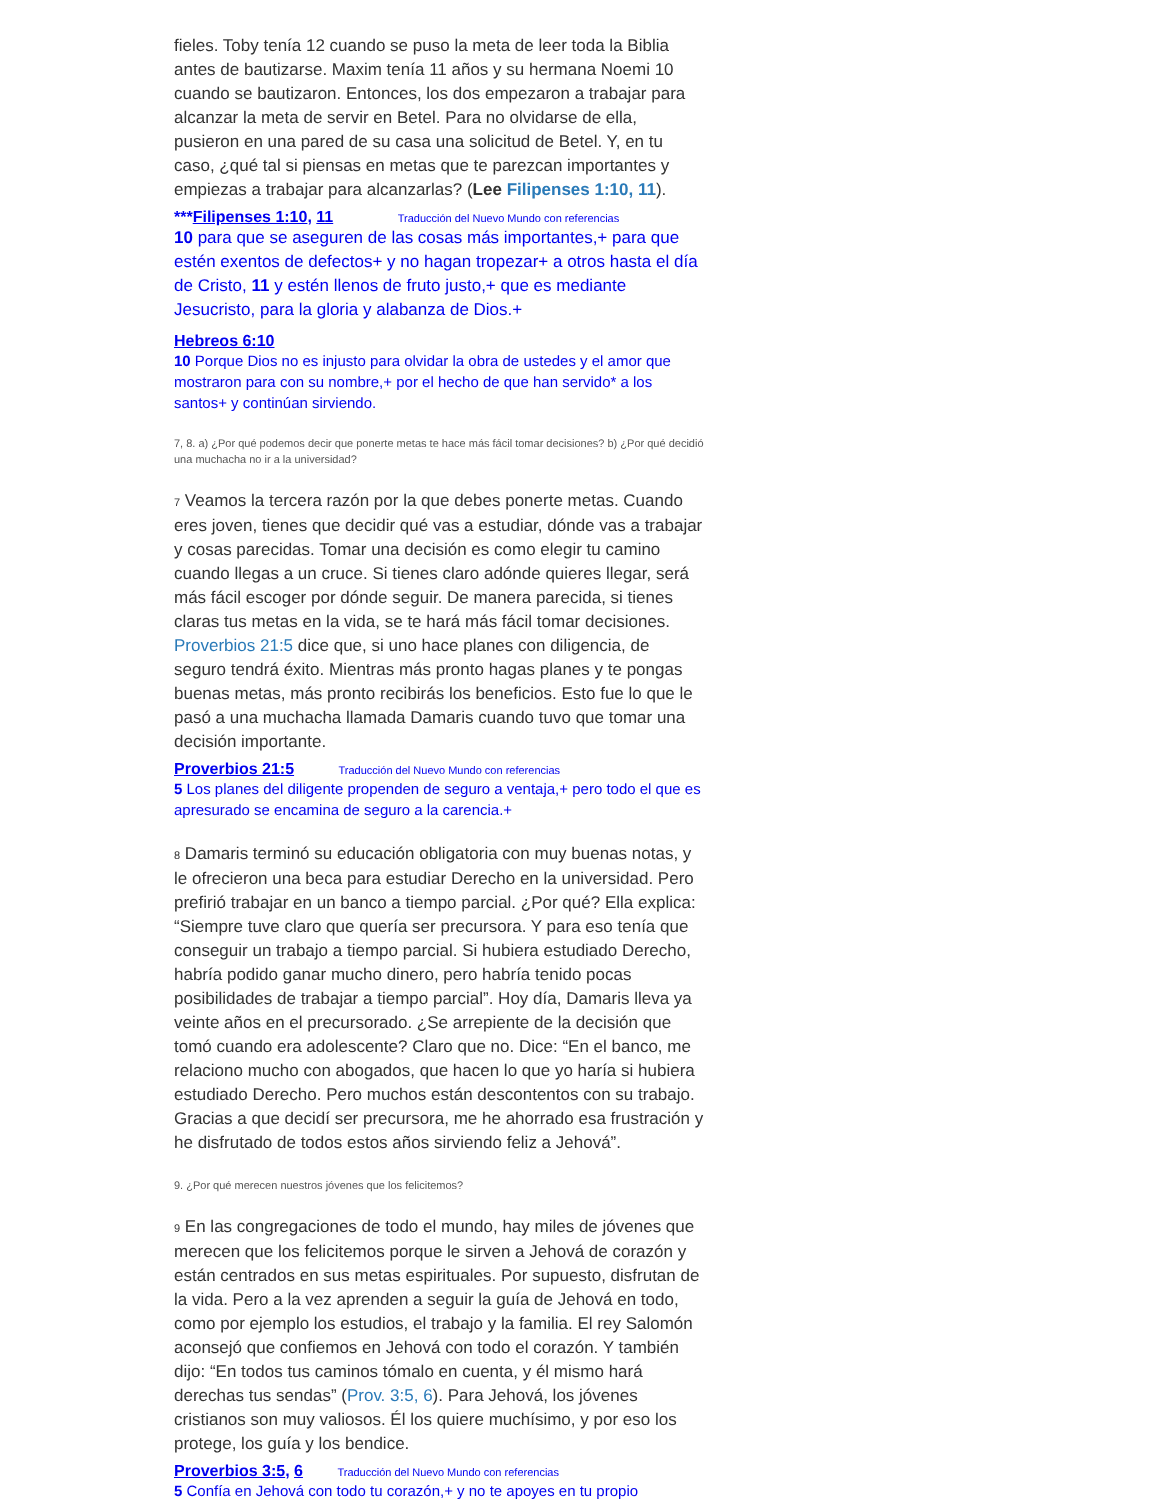fieles. Toby tenía 12 cuando se puso la meta de leer toda la Biblia antes de bautizarse. Maxim tenía 11 años y su hermana Noemi 10 cuando se bautizaron. Entonces, los dos empezaron a trabajar para alcanzar la meta de servir en Betel. Para no olvidarse de ella, pusieron en una pared de su casa una solicitud de Betel. Y, en tu caso, ¿qué tal si piensas en metas que te parezcan importantes y empiezas a trabajar para alcanzarlas? (Lee Filipenses 1:10, 11).
***Filipenses 1:10, 11 Traducción del Nuevo Mundo con referencias
10 para que se aseguren de las cosas más importantes,+ para que estén exentos de defectos+ y no hagan tropezar+ a otros hasta el día de Cristo, 11 y estén llenos de fruto justo,+ que es mediante Jesucristo, para la gloria y alabanza de Dios.+
Hebreos 6:10
10 Porque Dios no es injusto para olvidar la obra de ustedes y el amor que mostraron para con su nombre,+ por el hecho de que han servido* a los santos+ y continúan sirviendo.
7, 8. a) ¿Por qué podemos decir que ponerte metas te hace más fácil tomar decisiones? b) ¿Por qué decidió una muchacha no ir a la universidad?
7 Veamos la tercera razón por la que debes ponerte metas. Cuando eres joven, tienes que decidir qué vas a estudiar, dónde vas a trabajar y cosas parecidas. Tomar una decisión es como elegir tu camino cuando llegas a un cruce. Si tienes claro adónde quieres llegar, será más fácil escoger por dónde seguir. De manera parecida, si tienes claras tus metas en la vida, se te hará más fácil tomar decisiones. Proverbios 21:5 dice que, si uno hace planes con diligencia, de seguro tendrá éxito. Mientras más pronto hagas planes y te pongas buenas metas, más pronto recibirás los beneficios. Esto fue lo que le pasó a una muchacha llamada Damaris cuando tuvo que tomar una decisión importante.
Proverbios 21:5 Traducción del Nuevo Mundo con referencias
5 Los planes del diligente propenden de seguro a ventaja,+ pero todo el que es apresurado se encamina de seguro a la carencia.+
8 Damaris terminó su educación obligatoria con muy buenas notas, y le ofrecieron una beca para estudiar Derecho en la universidad. Pero prefirió trabajar en un banco a tiempo parcial. ¿Por qué? Ella explica: “Siempre tuve claro que quería ser precursora. Y para eso tenía que conseguir un trabajo a tiempo parcial. Si hubiera estudiado Derecho, habría podido ganar mucho dinero, pero habría tenido pocas posibilidades de trabajar a tiempo parcial”. Hoy día, Damaris lleva ya veinte años en el precursorado. ¿Se arrepiente de la decisión que tomó cuando era adolescente? Claro que no. Dice: “En el banco, me relaciono mucho con abogados, que hacen lo que yo haría si hubiera estudiado Derecho. Pero muchos están descontentos con su trabajo. Gracias a que decidí ser precursora, me he ahorrado esa frustración y he disfrutado de todos estos años sirviendo feliz a Jehová”.
9. ¿Por qué merecen nuestros jóvenes que los felicitemos?
9 En las congregaciones de todo el mundo, hay miles de jóvenes que merecen que los felicitemos porque le sirven a Jehová de corazón y están centrados en sus metas espirituales. Por supuesto, disfrutan de la vida. Pero a la vez aprenden a seguir la guía de Jehová en todo, como por ejemplo los estudios, el trabajo y la familia. El rey Salomón aconsejó que confiemos en Jehová con todo el corazón. Y también dijo: “En todos tus caminos tómalo en cuenta, y él mismo hará derechas tus sendas” (Prov. 3:5, 6). Para Jehová, los jóvenes cristianos son muy valiosos. Él los quiere muchísimo, y por eso los protege, los guía y los bendice.
Proverbios 3:5, 6 Traducción del Nuevo Mundo con referencias
5 Confía en Jehová con todo tu corazón,+ y no te apoyes en tu propio